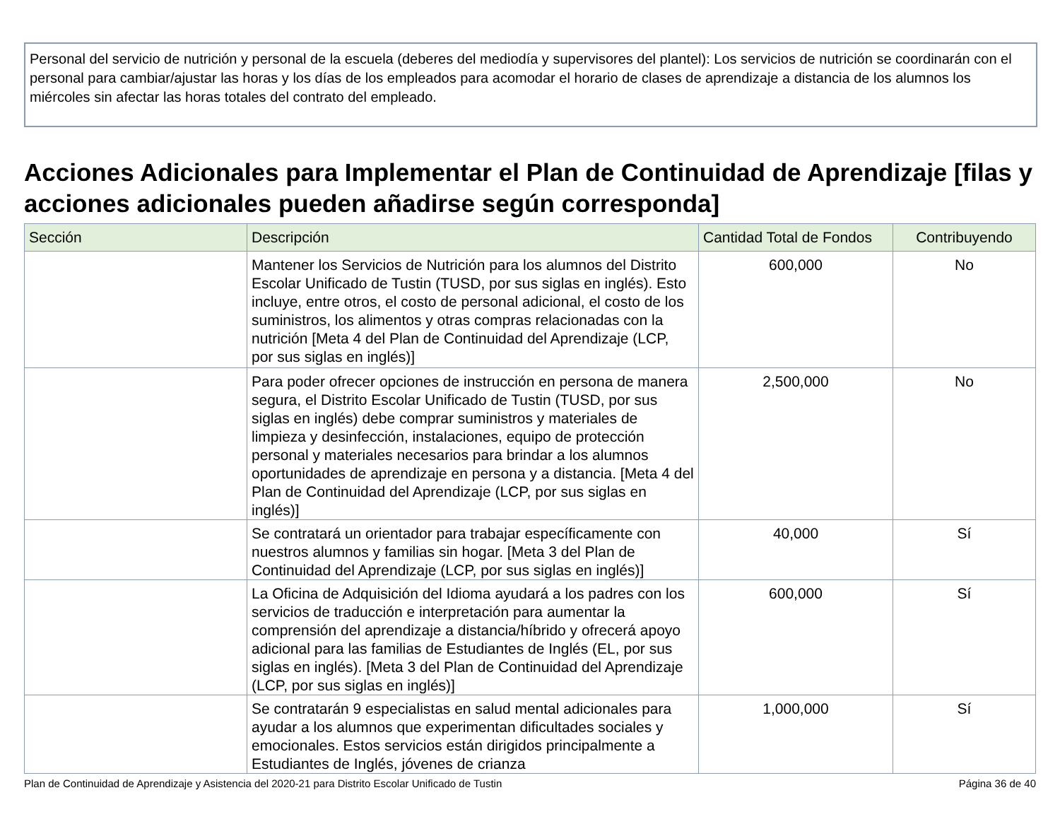Personal del servicio de nutrición y personal de la escuela (deberes del mediodía y supervisores del plantel): Los servicios de nutrición se coordinarán con el personal para cambiar/ajustar las horas y los días de los empleados para acomodar el horario de clases de aprendizaje a distancia de los alumnos los miércoles sin afectar las horas totales del contrato del empleado.
Acciones Adicionales para Implementar el Plan de Continuidad de Aprendizaje [filas y acciones adicionales pueden añadirse según corresponda]
| Sección | Descripción | Cantidad Total de Fondos | Contribuyendo |
| --- | --- | --- | --- |
| | Mantener los Servicios de Nutrición para los alumnos del Distrito Escolar Unificado de Tustin (TUSD, por sus siglas en inglés). Esto incluye, entre otros, el costo de personal adicional, el costo de los suministros, los alimentos y otras compras relacionadas con la nutrición [Meta 4 del Plan de Continuidad del Aprendizaje (LCP, por sus siglas en inglés)] | 600,000 | No |
| | Para poder ofrecer opciones de instrucción en persona de manera segura, el Distrito Escolar Unificado de Tustin (TUSD, por sus siglas en inglés) debe comprar suministros y materiales de limpieza y desinfección, instalaciones, equipo de protección personal y materiales necesarios para brindar a los alumnos oportunidades de aprendizaje en persona y a distancia. [Meta 4 del Plan de Continuidad del Aprendizaje (LCP, por sus siglas en inglés)] | 2,500,000 | No |
| | Se contratará un orientador para trabajar específicamente con nuestros alumnos y familias sin hogar. [Meta 3 del Plan de Continuidad del Aprendizaje (LCP, por sus siglas en inglés)] | 40,000 | Sí |
| | La Oficina de Adquisición del Idioma ayudará a los padres con los servicios de traducción e interpretación para aumentar la comprensión del aprendizaje a distancia/híbrido y ofrecerá apoyo adicional para las familias de Estudiantes de Inglés (EL, por sus siglas en inglés). [Meta 3 del Plan de Continuidad del Aprendizaje (LCP, por sus siglas en inglés)] | 600,000 | Sí |
| | Se contratarán 9 especialistas en salud mental adicionales para ayudar a los alumnos que experimentan dificultades sociales y emocionales. Estos servicios están dirigidos principalmente a Estudiantes de Inglés, jóvenes de crianza | 1,000,000 | Sí |
Plan de Continuidad de Aprendizaje y Asistencia del 2020-21 para Distrito Escolar Unificado de Tustin Página 36 de 40